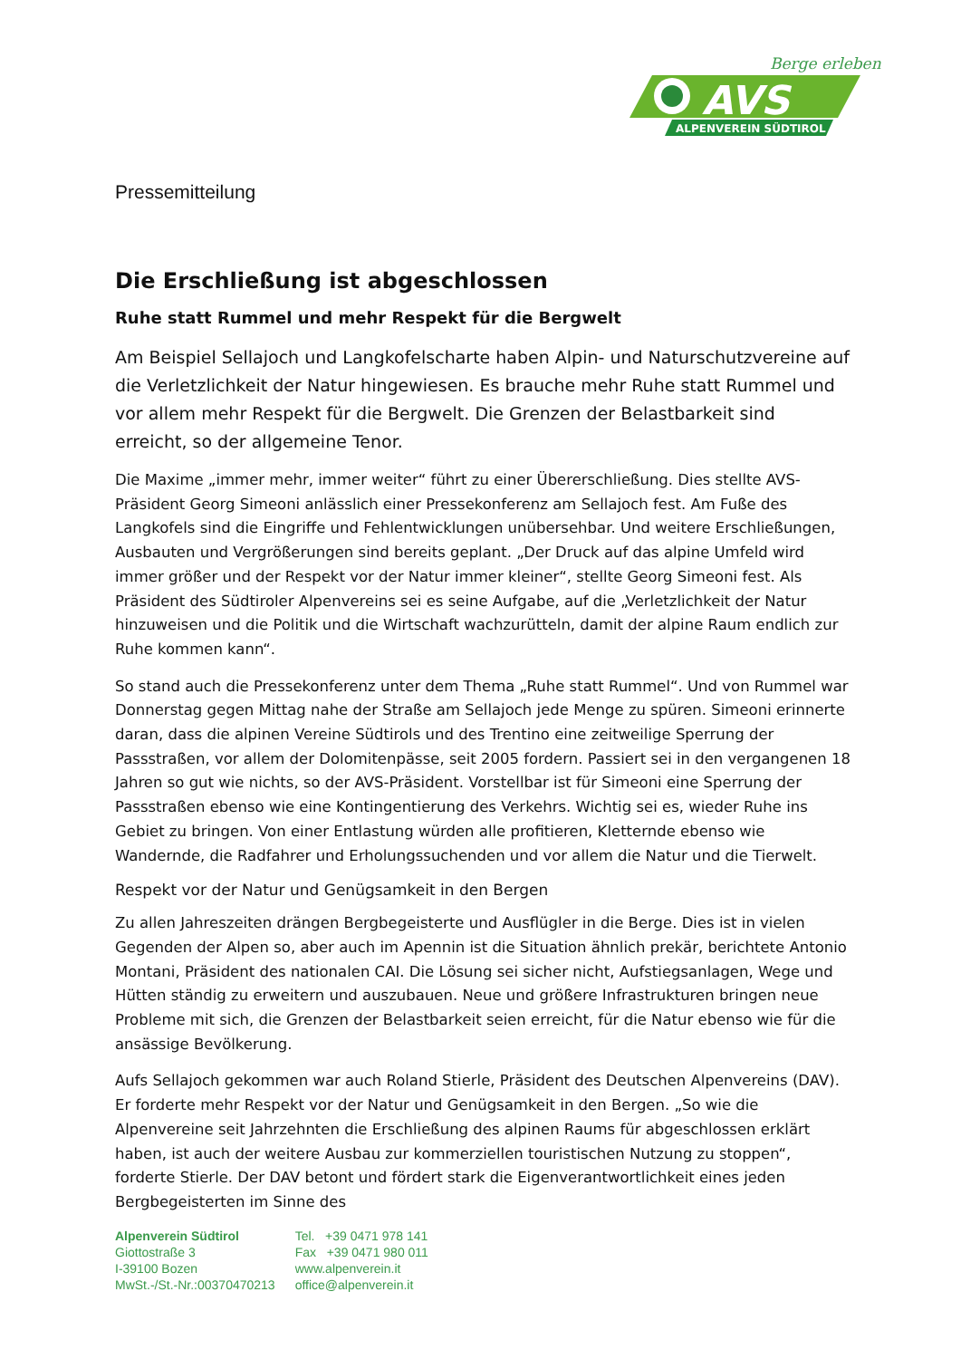Berge erleben
AVS
ALPENVEREIN SÜDTIROL
Pressemitteilung
Die Erschließung ist abgeschlossen
Ruhe statt Rummel und mehr Respekt für die Bergwelt
Am Beispiel Sellajoch und Langkofelscharte haben Alpin- und Naturschutzvereine auf die Verletzlichkeit der Natur hingewiesen. Es brauche mehr Ruhe statt Rummel und vor allem mehr Respekt für die Bergwelt. Die Grenzen der Belastbarkeit sind erreicht, so der allgemeine Tenor.
Die Maxime „immer mehr, immer weiter“ führt zu einer Übererschließung. Dies stellte AVS-Präsident Georg Simeoni anlässlich einer Pressekonferenz am Sellajoch fest. Am Fuße des Langkofels sind die Eingriffe und Fehlentwicklungen unübersehbar. Und weitere Erschließungen, Ausbauten und Vergrößerungen sind bereits geplant. „Der Druck auf das alpine Umfeld wird immer größer und der Respekt vor der Natur immer kleiner“, stellte Georg Simeoni fest. Als Präsident des Südtiroler Alpenvereins sei es seine Aufgabe, auf die „Verletzlichkeit der Natur hinzuweisen und die Politik und die Wirtschaft wachzurütteln, damit der alpine Raum endlich zur Ruhe kommen kann“.
So stand auch die Pressekonferenz unter dem Thema „Ruhe statt Rummel“. Und von Rummel war Donnerstag gegen Mittag nahe der Straße am Sellajoch jede Menge zu spüren. Simeoni erinnerte daran, dass die alpinen Vereine Südtirols und des Trentino eine zeitweilige Sperrung der Passstraßen, vor allem der Dolomitenpässe, seit 2005 fordern. Passiert sei in den vergangenen 18 Jahren so gut wie nichts, so der AVS-Präsident. Vorstellbar ist für Simeoni eine Sperrung der Passstraßen ebenso wie eine Kontingentierung des Verkehrs. Wichtig sei es, wieder Ruhe ins Gebiet zu bringen. Von einer Entlastung würden alle profitieren, Kletternde ebenso wie Wandernde, die Radfahrer und Erholungssuchenden und vor allem die Natur und die Tierwelt.
Respekt vor der Natur und Genügsamkeit in den Bergen
Zu allen Jahreszeiten drängen Bergbegeisterte und Ausflügler in die Berge. Dies ist in vielen Gegenden der Alpen so, aber auch im Apennin ist die Situation ähnlich prekär, berichtete Antonio Montani, Präsident des nationalen CAI. Die Lösung sei sicher nicht, Aufstiegsanlagen, Wege und Hütten ständig zu erweitern und auszubauen. Neue und größere Infrastrukturen bringen neue Probleme mit sich, die Grenzen der Belastbarkeit seien erreicht, für die Natur ebenso wie für die ansässige Bevölkerung.
Aufs Sellajoch gekommen war auch Roland Stierle, Präsident des Deutschen Alpenvereins (DAV). Er forderte mehr Respekt vor der Natur und Genügsamkeit in den Bergen. „So wie die Alpenvereine seit Jahrzehnten die Erschließung des alpinen Raums für abgeschlossen erklärt haben, ist auch der weitere Ausbau zur kommerziellen touristischen Nutzung zu stoppen“, forderte Stierle. Der DAV betont und fördert stark die Eigenverantwortlichkeit eines jeden Bergbegeisterten im Sinne des
Alpenverein Südtirol
Giottostraße 3
I-39100 Bozen
MwSt.-/St.-Nr.:00370470213
Tel. +39 0471 978 141
Fax +39 0471 980 011
www.alpenverein.it
office@alpenverein.it